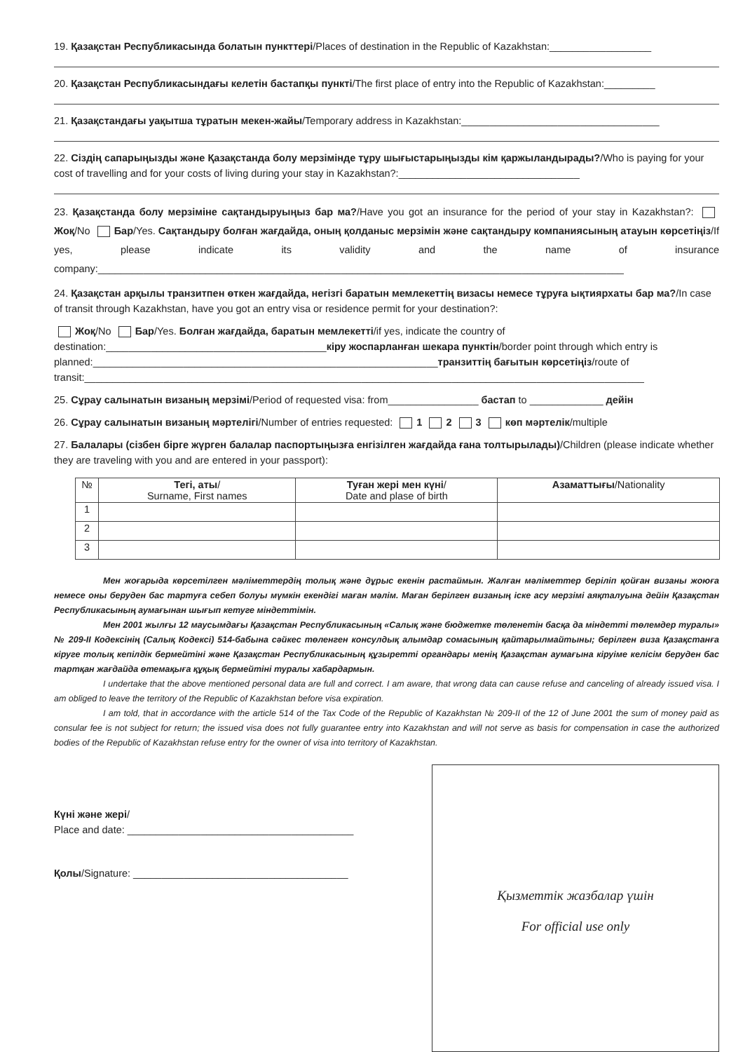19. Қазақстан Республикасында болатын пункттері/Places of destination in the Republic of Kazakhstan:__________________
20. Қазақстан Республикасындағы келетін бастапқы пункті/The first place of entry into the Republic of Kazakhstan:_________
21. Қазақстандағы уақытша тұратын мекен-жайы/Temporary address in Kazakhstan:___________________________________
22. Сіздің сапарыңызды және Қазақстанда болу мерзімінде тұру шығыстарыңызды кім қаржыландырады?/Who is paying for your cost of travelling and for your costs of living during your stay in Kazakhstan?:________________________________
23. Қазақстанда болу мерзіміне сақтандыруыңыз бар ма?/Have you got an insurance for the period of your stay in Kazakhstan?: Жоқ/No Бар/Yes. Сақтандыру болған жағдайда, оның қолданыс мерзімін және сақтандыру компаниясының атауын көрсетіңіз/If yes, please indicate its validity and the name of insurance company:_____________________________________________________________________________________________
24. Қазақстан арқылы транзитпен өткен жағдайда, негізгі баратын мемлекеттің визасы немесе тұруға ықтиярхаты бар ма?/In case of transit through Kazakhstan, have you got an entry visa or residence permit for your destination?:
Жоқ/No Бар/Yes. Болған жағдайда, баратын мемлекетті/if yes, indicate the country of destination:_______________________________________кіру жоспарланған шекара пунктін/border point through which entry is planned:_____________________________________________________________транзиттің бағытын көрсетіңіз/route of transit:___________________________________________________________________________________________________
25. Сұрау салынатын визаның мерзімі/Period of requested visa: from________________ бастап to _____________ дейін
26. Сұрау салынатын визаның мәртелігі/Number of entries requested: 1 2 3 көп мәртелік/multiple
27. Балалары (сізбен бірге жүрген балалар паспортыңызға енгізілген жағдайда ғана толтырылады)/Children (please indicate whether they are traveling with you and are entered in your passport):
| № | Тегі, аты / Surname, First names | Туған жері мен күні / Date and plase of birth | Азаматтығы /Nationality |
| --- | --- | --- | --- |
| 1 | | | |
| 2 | | | |
| 3 | | | |
Мен жоғарыда көрсетілген мәліметтердің толық және дұрыс екенін растаймын. Жалған мәліметтер беріліп қойған визаны жоюға немесе оны беруден бас тартуға себеп болуы мүмкін екендігі маған мәлім. Маған берілген визаның іске асу мерзімі аяқталуына дейін Қазақстан Республикасының аумағынан шығып кетуге міндеттімін.
Мен 2001 жылғы 12 маусымдағы Қазақстан Республикасының «Салық және бюджетке төленетін басқа да міндетті төлемдер туралы» № 209-II Кодексінің (Салық Кодексі) 514-бабына сәйкес төленген консулдық алымдар сомасының қайтарылмайтыны; берілген виза Қазақстанға кіруге толық кепілдік бермейтіні және Қазақстан Республикасының құзыретті органдары менің Қазақстан аумағына кіруіме келісім беруден бас тартқан жағдайда өтемақыға құқық бермейтіні туралы хабардармын.
I undertake that the above mentioned personal data are full and correct. I am aware, that wrong data can cause refuse and canceling of already issued visa. I am obliged to leave the territory of the Republic of Kazakhstan before visa expiration.
I am told, that in accordance with the article 514 of the Tax Code of the Republic of Kazakhstan № 209-II of the 12 of June 2001 the sum of money paid as consular fee is not subject for return; the issued visa does not fully guarantee entry into Kazakhstan and will not serve as basis for compensation in case the authorized bodies of the Republic of Kazakhstan refuse entry for the owner of visa into territory of Kazakhstan.
Күні және жері/
Place and date: ________________________________________
Қолы/Signature: ______________________________________
Қызметтік жазбалар үшін
For official use only